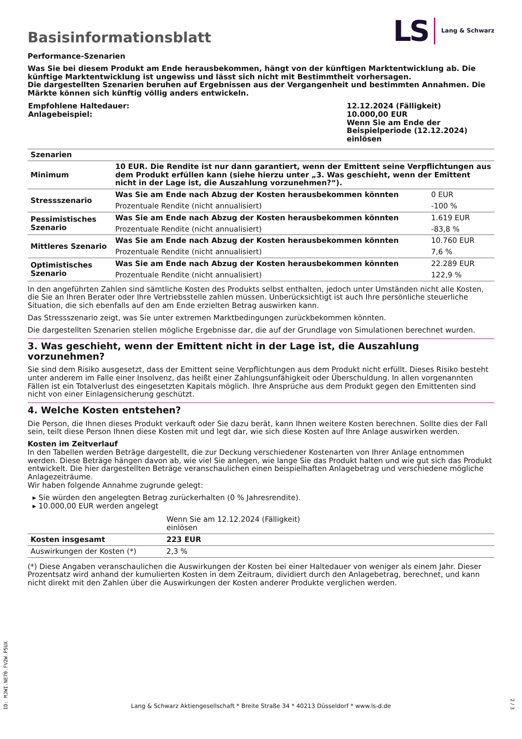Basisinformationsblatt
LS Lang & Schwarz
Performance-Szenarien
Was Sie bei diesem Produkt am Ende herausbekommen, hängt von der künftigen Marktentwicklung ab. Die künftige Markt­entwicklung ist ungewiss und lässt sich nicht mit Bestimmtheit vorhersagen.
Die dargestellten Szenarien beruhen auf Ergebnissen aus der Vergangenheit und bestimmten Annahmen. Die Märkte können sich künftig völlig anders entwickeln.
| Empfohlene Haltedauer: Anlagebeispiel: | 12.12.2024 (Fälligkeit) 10.000,00 EUR Wenn Sie am Ende der Beispielperiode (12.12.2024) einlösen |
| Szenarien | | |
| Minimum | 10 EUR. Die Rendite ist nur dann garantiert, wenn der Emittent seine Verpflichtungen aus dem Pro­dukt erfüllen kann (siehe hierzu unter „3. Was geschieht, wenn der Emittent nicht in der Lage ist, die Auszahlung vorzunehmen?“). | |
| Stressszenario | Was Sie am Ende nach Abzug der Kosten herausbekommen könnten | 0 EUR |
| | Prozentuale Rendite (nicht annualisiert) | -100 % |
| Pessimistisches Sze­nario | Was Sie am Ende nach Abzug der Kosten herausbekommen könnten | 1.619 EUR |
| | Prozentuale Rendite (nicht annualisiert) | -83,8 % |
| Mittleres Szenario | Was Sie am Ende nach Abzug der Kosten herausbekommen könnten | 10.760 EUR |
| | Prozentuale Rendite (nicht annualisiert) | 7,6 % |
| Optimistisches Sze­nario | Was Sie am Ende nach Abzug der Kosten herausbekommen könnten | 22.289 EUR |
| | Prozentuale Rendite (nicht annualisiert) | 122,9 % |
In den angeführten Zahlen sind sämtliche Kosten des Produkts selbst enthalten, jedoch unter Umständen nicht alle Kosten, die Sie an Ihren Berater oder Ihre Vertriebsstelle zahlen müssen. Unberücksichtigt ist auch Ihre persönliche steuerliche Situation, die sich eben­falls auf den am Ende erzielten Betrag auswirken kann.
Das Stressszenario zeigt, was Sie unter extremen Marktbedingungen zurückbekommen könnten.
Die dargestellten Szenarien stellen mögliche Ergebnisse dar, die auf der Grundlage von Simulationen berechnet wurden.
3. Was geschieht, wenn der Emittent nicht in der Lage ist, die Auszahlung vorzunehmen?
Sie sind dem Risiko ausgesetzt, dass der Emittent seine Verpflichtungen aus dem Produkt nicht erfüllt. Dieses Risiko besteht unter an­derem im Falle einer Insolvenz, das heißt einer Zahlungsunfähigkeit oder Überschuldung. In allen vorgenannten Fällen ist ein Totalver­lust des eingesetzten Kapitals möglich. Ihre Ansprüche aus dem Produkt gegen den Emittenten sind nicht von einer Einlagensicherung geschützt.
4. Welche Kosten entstehen?
Die Person, die Ihnen dieses Produkt verkauft oder Sie dazu berät, kann Ihnen weitere Kosten berechnen. Sollte dies der Fall sein, teilt diese Person Ihnen diese Kosten mit und legt dar, wie sich diese Kosten auf Ihre Anlage auswirken werden.
Kosten im Zeitverlauf
In den Tabellen werden Beträge dargestellt, die zur Deckung verschiedener Kostenarten von Ihrer Anlage entnommen werden. Diese Beträge hängen davon ab, wie viel Sie anlegen, wie lange Sie das Produkt halten und wie gut sich das Produkt entwickelt. Die hier dar­gestellten Beträge veranschaulichen einen beispielhaften Anlagebetrag und verschiedene mögliche Anlagezeiträume.
Wir haben folgende Annahme zugrunde gelegt:
▸ Sie würden den angelegten Betrag zurückerhalten (0 % Jahresrendite).
▸ 10.000,00 EUR werden angelegt
| | Wenn Sie am 12.12.2024 (Fälligkeit) ein­lösen | |
| Kosten insgesamt | 223 EUR | |
| Auswirkungen der Kosten (*) | 2,3 % | |
(*) Diese Angaben veranschaulichen die Auswirkungen der Kosten bei einer Haltedauer von weniger als einem Jahr. Dieser Prozent­satz wird anhand der kumulierten Kosten in dem Zeitraum, dividiert durch den Anlagebetrag, berechnet, und kann nicht direkt mit den Zahlen über die Auswirkungen der Kosten anderer Produkte verglichen werden.
ID: MJWI.NE70.FV2W.P5UX
Lang & Schwarz Aktiengesellschaft * Breite Straße 34 * 40213 Düsseldorf * www.ls-d.de
2 / 3